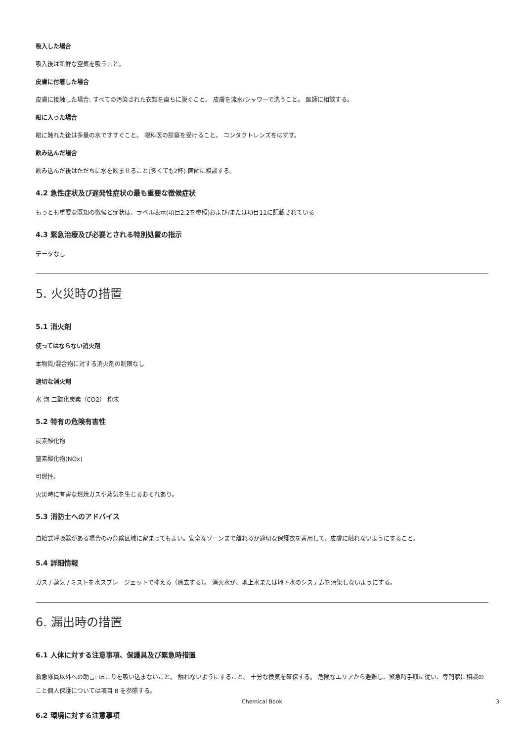吸入した場合
吸入後は新鮮な空気を吸うこと。
皮膚に付着した場合
皮膚に接触した場合: すべての汚染された衣類を直ちに脱ぐこと。 皮膚を流水/シャワーで洗うこと。 医師に相談する。
眼に入った場合
眼に触れた後は多量の水ですすぐこと。 眼科医の診察を受けること。 コンタクトレンズをはずす。
飲み込んだ場合
飲み込んだ後はただちに水を飲ませること(多くても2杯) 医師に相談する。
4.2 急性症状及び遅発性症状の最も重要な徴候症状
もっとも重要な既知の徴候と症状は、ラベル表示(項目2.2を参照)および/または項目11に記載されている
4.3 緊急治療及び必要とされる特別処置の指示
データなし
5. 火災時の措置
5.1 消火剤
使ってはならない消火剤
本物質/混合物に対する消火剤の制限なし
適切な消火剤
水 泡 二酸化炭素（CO2） 粉末
5.2 特有の危険有害性
炭素酸化物
窒素酸化物(NOx)
可燃性。
火災時に有害な燃焼ガスや蒸気を生じるおそれあり。
5.3 消防士へのアドバイス
自給式呼吸器がある場合のみ危険区域に留まってもよい。安全なゾーンまで離れるか適切な保護衣を着用して、皮膚に触れないようにすること。
5.4 詳細情報
ガス / 蒸気 / ミストを水スプレージェットで抑える（除去する）。 消火水が、地上水または地下水のシステムを汚染しないようにする。
6. 漏出時の措置
6.1 人体に対する注意事項、保護具及び緊急時措置
救急隊員以外への助言: ほこりを吸い込まないこと。 触れないようにすること。 十分な換気を確保する。 危険なエリアから避難し、緊急時手順に従い、専門家に相談のこと個人保護については項目 8 を参照する。
6.2 環境に対する注意事項
Chemical Book 3